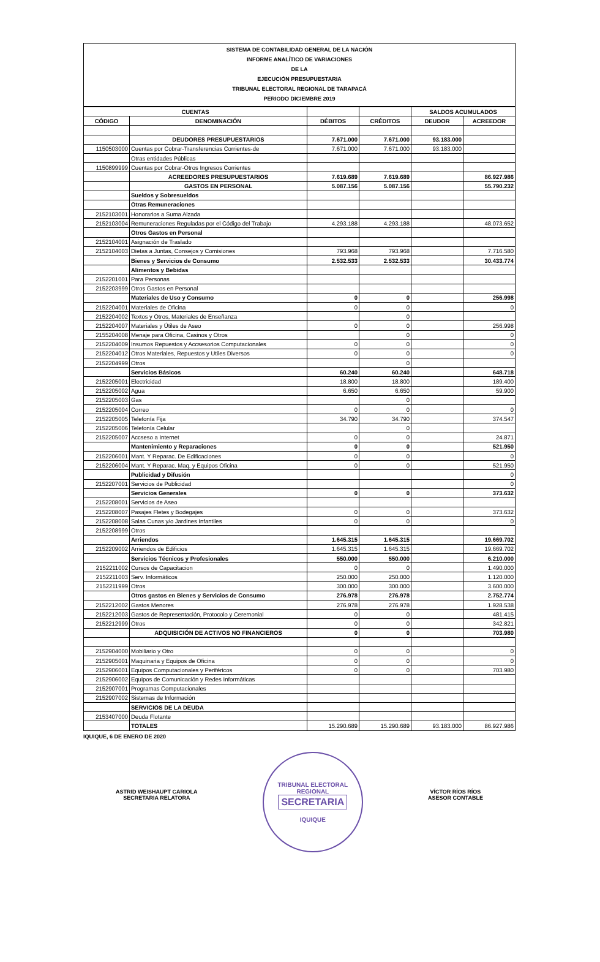SISTEMA DE CONTABILIDAD GENERAL DE LA NACIÓN
INFORME ANALÍTICO DE VARIACIONES
DE LA
EJECUCIÓN PRESUPUESTARIA
TRIBUNAL ELECTORAL REGIONAL DE TARAPACÁ
PERIODO DICIEMBRE 2019
| CUENTAS | | | | SALDOS ACUMULADOS | |
| --- | --- | --- | --- | --- | --- |
| CÓDIGO | DENOMINACIÓN | DÉBITOS | CRÉDITOS | DEUDOR | ACREEDOR |
| | DEUDORES PRESUPUESTARIOS | 7.671.000 | 7.671.000 | 93.183.000 | |
| 1150503000 | Cuentas por Cobrar-Transferencias Corrientes-de | 7.671.000 | 7.671.000 | 93.183.000 | |
| | Otras entidades Públicas | | | | |
| 1150899999 | Cuentas por Cobrar-Otros Ingresos Corrientes | | | | |
| | ACREEDORES PRESUPUESTARIOS | 7.619.689 | 7.619.689 | | 86.927.986 |
| | GASTOS EN PERSONAL | 5.087.156 | 5.087.156 | | 55.790.232 |
| | Sueldos y Sobresueldos | | | | |
| | Otras Remuneraciones | | | | |
| 2152103001 | Honorarios a Suma Alzada | | | | |
| 2152103004 | Remuneraciones Reguladas por el Código del Trabajo | 4.293.188 | 4.293.188 | | 48.073.652 |
| | Otros Gastos en Personal | | | | |
| 2152104001 | Asignación de Traslado | | | | |
| 2152104003 | Dietas a Juntas, Consejos y Comisiones | 793.968 | 793.968 | | 7.716.580 |
| | Bienes y Servicios de Consumo | 2.532.533 | 2.532.533 | | 30.433.774 |
| | Alimentos y Bebidas | | | | |
| 2152201001 | Para Personas | | | | |
| 2152203999 | Otros Gastos en Personal | | | | |
| | Materiales de Uso y Consumo | 0 | 0 | | 256.998 |
| 2152204001 | Materiales de Oficina | 0 | 0 | | 0 |
| 2152204002 | Textos y Otros, Materiales de Enseñanza | | 0 | | |
| 2152204007 | Materiales y Útiles de Aseo | 0 | 0 | | 256.998 |
| 2155204008 | Menaje para Oficina, Casinos y Otros | | 0 | | 0 |
| 2152204009 | Insumos Repuestos y Accsesorios Computacionales | 0 | 0 | | 0 |
| 2152204012 | Otros Materiales, Repuestos y Utiles Diversos | 0 | 0 | | 0 |
| 2152204999 | Otros | | 0 | | |
| | Servicios Básicos | 60.240 | 60.240 | | 648.718 |
| 2152205001 | Electricidad | 18.800 | 18.800 | | 189.400 |
| 2152205002 | Agua | 6.650 | 6.650 | | 59.900 |
| 2152205003 | Gas | | 0 | | |
| 2152205004 | Correo | 0 | 0 | | 0 |
| 2152205005 | Telefonía Fija | 34.790 | 34.790 | | 374.547 |
| 2152205006 | Telefonía Celular | | 0 | | |
| 2152205007 | Accseso a Internet | 0 | 0 | | 24.871 |
| | Mantenimiento y Reparaciones | 0 | 0 | | 521.950 |
| 2152206001 | Mant. Y Reparac. De Edificaciones | 0 | 0 | | 0 |
| 2152206004 | Mant. Y Reparac. Maq. y Equipos Oficina | 0 | 0 | | 521.950 |
| | Publicidad y Difusión | | | | 0 |
| 2152207001 | Servicios de Publicidad | | | | 0 |
| | Servicios Generales | 0 | 0 | | 373.632 |
| 2152208001 | Servicios de Aseo | | | | |
| 2152208007 | Pasajes Fletes y Bodegajes | 0 | 0 | | 373.632 |
| 2152208008 | Salas Cunas y/o Jardines Infantiles | 0 | 0 | | 0 |
| 2152208999 | Otros | | | | |
| | Arriendos | 1.645.315 | 1.645.315 | | 19.669.702 |
| 2152209002 | Arriendos de Edificios | 1.645.315 | 1.645.315 | | 19.669.702 |
| | Servicios Técnicos y Profesionales | 550.000 | 550.000 | | 6.210.000 |
| 2152211002 | Cursos de Capacitacion | 0 | 0 | | 1.490.000 |
| 2152211003 | Serv. Informáticos | 250.000 | 250.000 | | 1.120.000 |
| 2152211999 | Otros | 300.000 | 300.000 | | 3.600.000 |
| | Otros gastos en Bienes y Servicios de Consumo | 276.978 | 276.978 | | 2.752.774 |
| 2152212002 | Gastos Menores | 276.978 | 276.978 | | 1.928.538 |
| 2152212003 | Gastos de Representación, Protocolo y Ceremonial | 0 | 0 | | 481.415 |
| 2152212999 | Otros | 0 | 0 | | 342.821 |
| | ADQUISICIÓN DE ACTIVOS NO FINANCIEROS | 0 | 0 | | 703.980 |
| 2152904000 | Mobiliario y Otro | 0 | 0 | | 0 |
| 2152905001 | Maquinaria y Equipos de Oficina | 0 | 0 | | 0 |
| 2152906001 | Equipos Computacionales y Periféricos | 0 | 0 | | 703.980 |
| 2152906002 | Equipos de Comunicación y Redes Informáticas | | | | |
| 2152907001 | Programas Computacionales | | | | |
| 2152907002 | Sistemas de Información | | | | |
| | SERVICIOS DE LA DEUDA | | | | |
| 2153407000 | Deuda Flotante | | | | |
| | TOTALES | 15.290.689 | 15.290.689 | 93.183.000 | 86.927.986 |
IQUIQUE, 6 DE ENERO DE 2020
ASTRID WEISHAUPT CARIOLA
SECRETARIA RELATORA
TRIBUNAL ELECTORAL REGIONAL
SECRETARIA
IQUIQUE
VÍCTOR RÍOS RÍOS
ASESOR CONTABLE